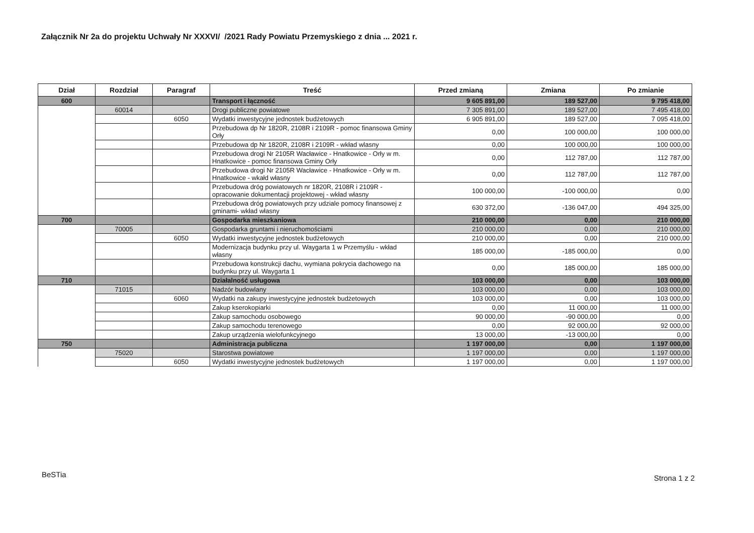Załącznik Nr 2a do projektu Uchwały Nr XXXVI/ /2021 Rady Powiatu Przemyskiego z dnia ... 2021 r.
| Dział | Rozdział | Paragraf | Treść | Przed zmianą | Zmiana | Po zmianie |
| --- | --- | --- | --- | --- | --- | --- |
| 600 | | | Transport i łączność | 9 605 891,00 | 189 527,00 | 9 795 418,00 |
| | 60014 | | Drogi publiczne powiatowe | 7 305 891,00 | 189 527,00 | 7 495 418,00 |
| | | 6050 | Wydatki inwestycyjne jednostek budżetowych | 6 905 891,00 | 189 527,00 | 7 095 418,00 |
| | | | Przebudowa dp Nr 1820R, 2108R i 2109R - pomoc finansowa Gminy Orły | 0,00 | 100 000,00 | 100 000,00 |
| | | | Przebudowa dp Nr 1820R, 2108R i 2109R - wkład wlasny | 0,00 | 100 000,00 | 100 000,00 |
| | | | Przebudowa drogi Nr 2105R Wacławice - Hnatkowice - Orły w m. Hnatkowice - pomoc finansowa Gminy Orły | 0,00 | 112 787,00 | 112 787,00 |
| | | | Przebudowa drogi Nr 2105R Wacławice - Hnatkowice - Orły w m. Hnatkowice - wkałd własny | 0,00 | 112 787,00 | 112 787,00 |
| | | | Przebudowa dróg powiatowych nr 1820R, 2108R i 2109R - opracowanie dokumentacji projektowej - wkład własny | 100 000,00 | -100 000,00 | 0,00 |
| | | | Przebudowa dróg powiatowych przy udziale pomocy finansowej z gminami- wkład własny | 630 372,00 | -136 047,00 | 494 325,00 |
| 700 | | | Gospodarka mieszkaniowa | 210 000,00 | 0,00 | 210 000,00 |
| | 70005 | | Gospodarka gruntami i nieruchomościami | 210 000,00 | 0,00 | 210 000,00 |
| | | 6050 | Wydatki inwestycyjne jednostek budżetowych | 210 000,00 | 0,00 | 210 000,00 |
| | | | Modernizacja budynku przy ul. Waygarta 1 w Przemyślu - wkład własny | 185 000,00 | -185 000,00 | 0,00 |
| | | | Przebudowa konstrukcji dachu, wymiana pokrycia dachowego na budynku przy ul. Waygarta 1 | 0,00 | 185 000,00 | 185 000,00 |
| 710 | | | Działalność usługowa | 103 000,00 | 0,00 | 103 000,00 |
| | 71015 | | Nadzór budowlany | 103 000,00 | 0,00 | 103 000,00 |
| | | 6060 | Wydatki na zakupy inwestycyjne jednostek budżetowych | 103 000,00 | 0,00 | 103 000,00 |
| | | | Zakup kserokopiarki | 0,00 | 11 000,00 | 11 000,00 |
| | | | Zakup samochodu osobowego | 90 000,00 | -90 000,00 | 0,00 |
| | | | Zakup samochodu terenowego | 0,00 | 92 000,00 | 92 000,00 |
| | | | Zakup urządzenia wielofunkcyjnego | 13 000,00 | -13 000,00 | 0,00 |
| 750 | | | Administracja publiczna | 1 197 000,00 | 0,00 | 1 197 000,00 |
| | 75020 | | Starostwa powiatowe | 1 197 000,00 | 0,00 | 1 197 000,00 |
| | | 6050 | Wydatki inwestycyjne jednostek budżetowych | 1 197 000,00 | 0,00 | 1 197 000,00 |
BeSTia Strona 1 z 2